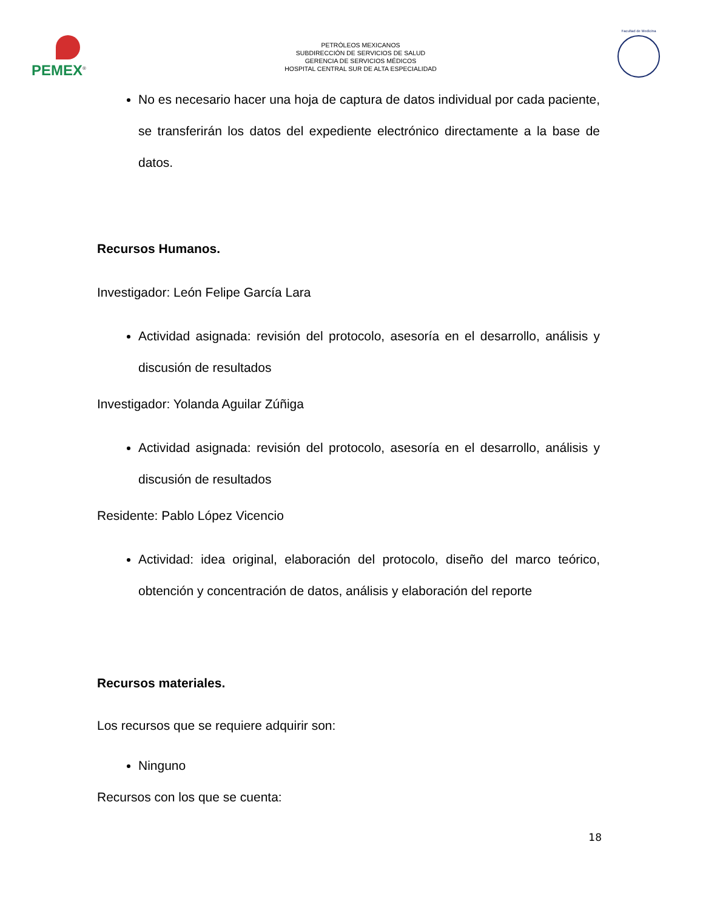PEMEX<sup>®</sup>
PETRÓLEOS MEXICANOS
SUBDIRECCIÓN DE SERVICIOS DE SALUD
GERENCIA DE SERVICIOS MÉDICOS
HOSPITAL CENTRAL SUR DE ALTA ESPECIALIDAD
Facultad de Medicina
No es necesario hacer una hoja de captura de datos individual por cada paciente, se transferirán los datos del expediente electrónico directamente a la base de datos.
Recursos Humanos.
Investigador: León Felipe García Lara
Actividad asignada: revisión del protocolo, asesoría en el desarrollo, análisis y discusión de resultados
Investigador: Yolanda Aguilar Zúñiga
Actividad asignada: revisión del protocolo, asesoría en el desarrollo, análisis y discusión de resultados
Residente: Pablo López Vicencio
Actividad: idea original, elaboración del protocolo, diseño del marco teórico, obtención y concentración de datos, análisis y elaboración del reporte
Recursos materiales.
Los recursos que se requiere adquirir son:
Ninguno
Recursos con los que se cuenta:
18